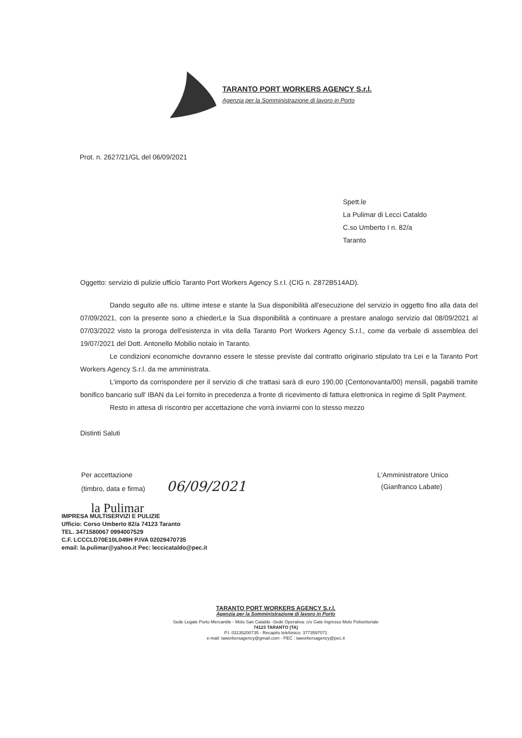TARANTO PORT WORKERS AGENCY S.r.l.
Agenzia per la Somministrazione di lavoro in Porto
Prot. n. 2627/21/GL del 06/09/2021
Spett.le
La Pulimar di Lecci Cataldo
C.so Umberto I n. 82/a
Taranto
Oggetto: servizio di pulizie ufficio Taranto Port Workers Agency S.r.l. (CIG n. Z872B514AD).
Dando seguito alle ns. ultime intese e stante la Sua disponibilità all'esecuzione del servizio in oggetto fino alla data del 07/09/2021, con la presente sono a chiederLe la Sua disponibilità a continuare a prestare analogo servizio dal 08/09/2021 al 07/03/2022 visto la proroga dell'esistenza in vita della Taranto Port Workers Agency S.r.l., come da verbale di assemblea del 19/07/2021 del Dott. Antonello Mobilio notaio in Taranto.
Le condizioni economiche dovranno essere le stesse previste dal contratto originario stipulato tra Lei e la Taranto Port Workers Agency S.r.l. da me amministrata.
L'importo da corrispondere per il servizio di che trattasi sarà di euro 190,00 (Centonovanta/00) mensili, pagabili tramite bonifico bancario sull' IBAN da Lei fornito in precedenza a fronte di ricevimento di fattura elettronica in regime di Split Payment.
Resto in attesa di riscontro per accettazione che vorrà inviarmi con lo stesso mezzo
Distinti Saluti
Per accettazione
(timbro, data e firma) 06/09/2021
L'Amministratore Unico
(Gianfranco Labate)
la Pulimar
IMPRESA MULTISERVIZI E PULIZIE
Ufficio: Corso Umberto 82/a 74123 Taranto
TEL. 3471580067 0994007529
C.F. LCCCLD70E10L049H P.IVA 02029470735
email: la.pulimar@yahoo.it Pec: leccicataldo@pec.it
TARANTO PORT WORKERS AGENCY S.r.l.
Agenzia per la Somministrazione di lavoro in Porto
Sede Legale Porto Mercantile - Molo San Cataldo -Sede Operativa: c/o Gate Ingresso Molo Polisettoriale
74123 TARANTO (TA)
P.I. 03135200735 - Recapito telefonico: 3773597071
e-mail: taworkersagency@gmail.com - PEC : taworkersagency@pec.it